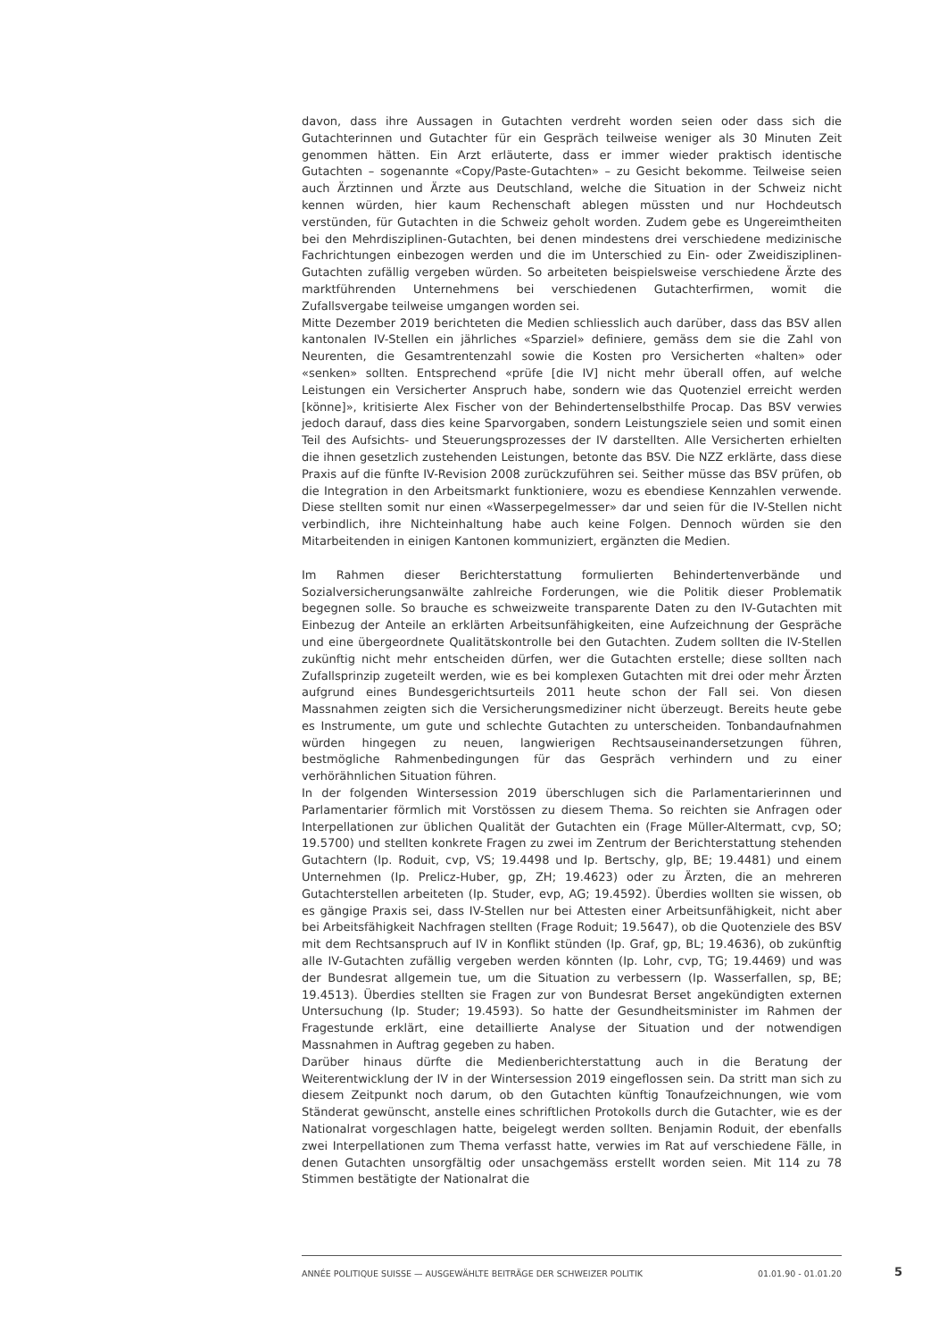davon, dass ihre Aussagen in Gutachten verdreht worden seien oder dass sich die Gutachterinnen und Gutachter für ein Gespräch teilweise weniger als 30 Minuten Zeit genommen hätten. Ein Arzt erläuterte, dass er immer wieder praktisch identische Gutachten – sogenannte «Copy/Paste-Gutachten» – zu Gesicht bekomme. Teilweise seien auch Ärztinnen und Ärzte aus Deutschland, welche die Situation in der Schweiz nicht kennen würden, hier kaum Rechenschaft ablegen müssten und nur Hochdeutsch verstünden, für Gutachten in die Schweiz geholt worden. Zudem gebe es Ungereimtheiten bei den Mehrdisziplinen-Gutachten, bei denen mindestens drei verschiedene medizinische Fachrichtungen einbezogen werden und die im Unterschied zu Ein- oder Zweidisziplinen-Gutachten zufällig vergeben würden. So arbeiteten beispielsweise verschiedene Ärzte des marktführenden Unternehmens bei verschiedenen Gutachterfirmen, womit die Zufallsvergabe teilweise umgangen worden sei.
Mitte Dezember 2019 berichteten die Medien schliesslich auch darüber, dass das BSV allen kantonalen IV-Stellen ein jährliches «Sparziel» definiere, gemäss dem sie die Zahl von Neurenten, die Gesamtrentenzahl sowie die Kosten pro Versicherten «halten» oder «senken» sollten. Entsprechend «prüfe [die IV] nicht mehr überall offen, auf welche Leistungen ein Versicherter Anspruch habe, sondern wie das Quotenziel erreicht werden [könne]», kritisierte Alex Fischer von der Behindertenselbsthilfe Procap. Das BSV verwies jedoch darauf, dass dies keine Sparvorgaben, sondern Leistungsziele seien und somit einen Teil des Aufsichts- und Steuerungsprozesses der IV darstellten. Alle Versicherten erhielten die ihnen gesetzlich zustehenden Leistungen, betonte das BSV. Die NZZ erklärte, dass diese Praxis auf die fünfte IV-Revision 2008 zurückzuführen sei. Seither müsse das BSV prüfen, ob die Integration in den Arbeitsmarkt funktioniere, wozu es ebendiese Kennzahlen verwende. Diese stellten somit nur einen «Wasserpegelmesser» dar und seien für die IV-Stellen nicht verbindlich, ihre Nichteinhaltung habe auch keine Folgen. Dennoch würden sie den Mitarbeitenden in einigen Kantonen kommuniziert, ergänzten die Medien.
Im Rahmen dieser Berichterstattung formulierten Behindertenverbände und Sozialversicherungsanwälte zahlreiche Forderungen, wie die Politik dieser Problematik begegnen solle. So brauche es schweizweite transparente Daten zu den IV-Gutachten mit Einbezug der Anteile an erklärten Arbeitsunfähigkeiten, eine Aufzeichnung der Gespräche und eine übergeordnete Qualitätskontrolle bei den Gutachten. Zudem sollten die IV-Stellen zukünftig nicht mehr entscheiden dürfen, wer die Gutachten erstelle; diese sollten nach Zufallsprinzip zugeteilt werden, wie es bei komplexen Gutachten mit drei oder mehr Ärzten aufgrund eines Bundesgerichtsurteils 2011 heute schon der Fall sei. Von diesen Massnahmen zeigten sich die Versicherungsmediziner nicht überzeugt. Bereits heute gebe es Instrumente, um gute und schlechte Gutachten zu unterscheiden. Tonbandaufnahmen würden hingegen zu neuen, langwierigen Rechtsauseinandersetzungen führen, bestmögliche Rahmenbedingungen für das Gespräch verhindern und zu einer verhörähnlichen Situation führen.
In der folgenden Wintersession 2019 überschlugen sich die Parlamentarierinnen und Parlamentarier förmlich mit Vorstössen zu diesem Thema. So reichten sie Anfragen oder Interpellationen zur üblichen Qualität der Gutachten ein (Frage Müller-Altermatt, cvp, SO; 19.5700) und stellten konkrete Fragen zu zwei im Zentrum der Berichterstattung stehenden Gutachtern (Ip. Roduit, cvp, VS; 19.4498 und Ip. Bertschy, glp, BE; 19.4481) und einem Unternehmen (Ip. Prelicz-Huber, gp, ZH; 19.4623) oder zu Ärzten, die an mehreren Gutachterstellen arbeiteten (Ip. Studer, evp, AG; 19.4592). Überdies wollten sie wissen, ob es gängige Praxis sei, dass IV-Stellen nur bei Attesten einer Arbeitsunfähigkeit, nicht aber bei Arbeitsfähigkeit Nachfragen stellten (Frage Roduit; 19.5647), ob die Quotenziele des BSV mit dem Rechtsanspruch auf IV in Konflikt stünden (Ip. Graf, gp, BL; 19.4636), ob zukünftig alle IV-Gutachten zufällig vergeben werden könnten (Ip. Lohr, cvp, TG; 19.4469) und was der Bundesrat allgemein tue, um die Situation zu verbessern (Ip. Wasserfallen, sp, BE; 19.4513). Überdies stellten sie Fragen zur von Bundesrat Berset angekündigten externen Untersuchung (Ip. Studer; 19.4593). So hatte der Gesundheitsminister im Rahmen der Fragestunde erklärt, eine detaillierte Analyse der Situation und der notwendigen Massnahmen in Auftrag gegeben zu haben.
Darüber hinaus dürfte die Medienberichterstattung auch in die Beratung der Weiterentwicklung der IV in der Wintersession 2019 eingeflossen sein. Da stritt man sich zu diesem Zeitpunkt noch darum, ob den Gutachten künftig Tonaufzeichnungen, wie vom Ständerat gewünscht, anstelle eines schriftlichen Protokolls durch die Gutachter, wie es der Nationalrat vorgeschlagen hatte, beigelegt werden sollten. Benjamin Roduit, der ebenfalls zwei Interpellationen zum Thema verfasst hatte, verwies im Rat auf verschiedene Fälle, in denen Gutachten unsorgfältig oder unsachgemäss erstellt worden seien. Mit 114 zu 78 Stimmen bestätigte der Nationalrat die
ANNÉE POLITIQUE SUISSE — AUSGEWÄHLTE BEITRÄGE DER SCHWEIZER POLITIK 01.01.90 - 01.01.20
5